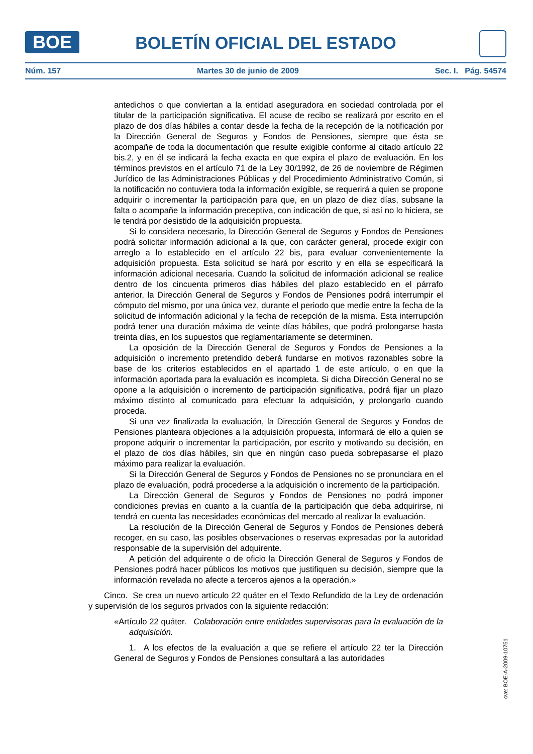BOE BOLETÍN OFICIAL DEL ESTADO
Núm. 157 Martes 30 de junio de 2009 Sec. I. Pág. 54574
antedichos o que conviertan a la entidad aseguradora en sociedad controlada por el titular de la participación significativa. El acuse de recibo se realizará por escrito en el plazo de dos días hábiles a contar desde la fecha de la recepción de la notificación por la Dirección General de Seguros y Fondos de Pensiones, siempre que ésta se acompañe de toda la documentación que resulte exigible conforme al citado artículo 22 bis.2, y en él se indicará la fecha exacta en que expira el plazo de evaluación. En los términos previstos en el artículo 71 de la Ley 30/1992, de 26 de noviembre de Régimen Jurídico de las Administraciones Públicas y del Procedimiento Administrativo Común, si la notificación no contuviera toda la información exigible, se requerirá a quien se propone adquirir o incrementar la participación para que, en un plazo de diez días, subsane la falta o acompañe la información preceptiva, con indicación de que, si así no lo hiciera, se le tendrá por desistido de la adquisición propuesta.
Si lo considera necesario, la Dirección General de Seguros y Fondos de Pensiones podrá solicitar información adicional a la que, con carácter general, procede exigir con arreglo a lo establecido en el artículo 22 bis, para evaluar convenientemente la adquisición propuesta. Esta solicitud se hará por escrito y en ella se especificará la información adicional necesaria. Cuando la solicitud de información adicional se realice dentro de los cincuenta primeros días hábiles del plazo establecido en el párrafo anterior, la Dirección General de Seguros y Fondos de Pensiones podrá interrumpir el cómputo del mismo, por una única vez, durante el periodo que medie entre la fecha de la solicitud de información adicional y la fecha de recepción de la misma. Esta interrupción podrá tener una duración máxima de veinte días hábiles, que podrá prolongarse hasta treinta días, en los supuestos que reglamentariamente se determinen.
La oposición de la Dirección General de Seguros y Fondos de Pensiones a la adquisición o incremento pretendido deberá fundarse en motivos razonables sobre la base de los criterios establecidos en el apartado 1 de este artículo, o en que la información aportada para la evaluación es incompleta. Si dicha Dirección General no se opone a la adquisición o incremento de participación significativa, podrá fijar un plazo máximo distinto al comunicado para efectuar la adquisición, y prolongarlo cuando proceda.
Si una vez finalizada la evaluación, la Dirección General de Seguros y Fondos de Pensiones planteara objeciones a la adquisición propuesta, informará de ello a quien se propone adquirir o incrementar la participación, por escrito y motivando su decisión, en el plazo de dos días hábiles, sin que en ningún caso pueda sobrepasarse el plazo máximo para realizar la evaluación.
Si la Dirección General de Seguros y Fondos de Pensiones no se pronunciara en el plazo de evaluación, podrá procederse a la adquisición o incremento de la participación.
La Dirección General de Seguros y Fondos de Pensiones no podrá imponer condiciones previas en cuanto a la cuantía de la participación que deba adquirirse, ni tendrá en cuenta las necesidades económicas del mercado al realizar la evaluación.
La resolución de la Dirección General de Seguros y Fondos de Pensiones deberá recoger, en su caso, las posibles observaciones o reservas expresadas por la autoridad responsable de la supervisión del adquirente.
A petición del adquirente o de oficio la Dirección General de Seguros y Fondos de Pensiones podrá hacer públicos los motivos que justifiquen su decisión, siempre que la información revelada no afecte a terceros ajenos a la operación.»
Cinco. Se crea un nuevo artículo 22 quáter en el Texto Refundido de la Ley de ordenación y supervisión de los seguros privados con la siguiente redacción:
«Artículo 22 quáter. Colaboración entre entidades supervisoras para la evaluación de la adquisición.
1. A los efectos de la evaluación a que se refiere el artículo 22 ter la Dirección General de Seguros y Fondos de Pensiones consultará a las autoridades
cve: BOE-A-2009-10751